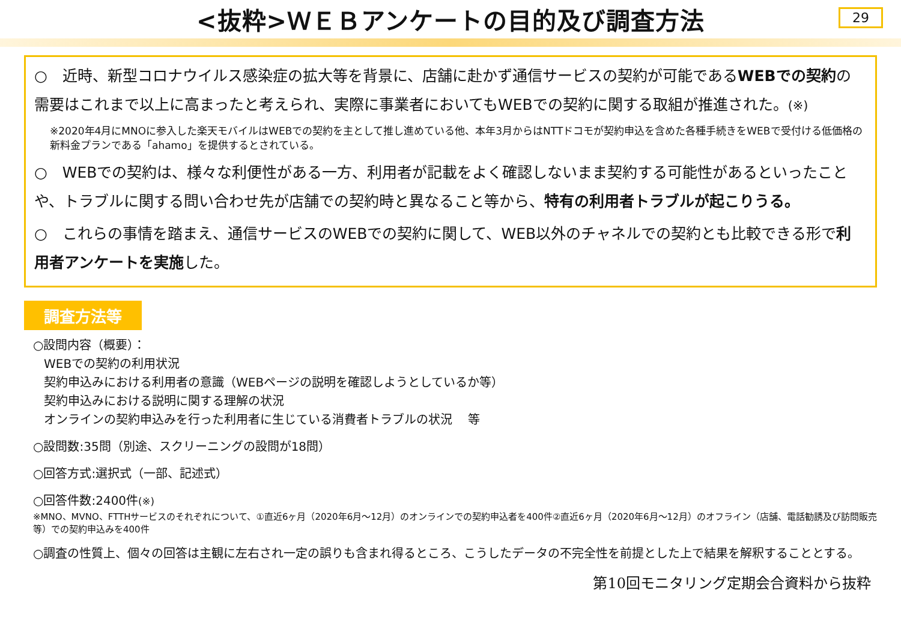<抜粋>ＷＥＢアンケートの目的及び調査方法
29
○　近時、新型コロナウイルス感染症の拡大等を背景に、店舗に赴かず通信サービスの契約が可能であるWEBでの契約の需要はこれまで以上に高まったと考えられ、実際に事業者においてもWEBでの契約に関する取組が推進された。(※)
※2020年4月にMNOに参入した楽天モバイルはWEBでの契約を主として推し進めている他、本年3月からはNTTドコモが契約申込を含めた各種手続きをWEBで受付ける低価格の新料金プランである「ahamo」を提供するとされている。
○　WEBでの契約は、様々な利便性がある一方、利用者が記載をよく確認しないまま契約する可能性があるといったことや、トラブルに関する問い合わせ先が店舗での契約時と異なること等から、特有の利用者トラブルが起こりうる。
○　これらの事情を踏まえ、通信サービスのWEBでの契約に関して、WEB以外のチャネルでの契約とも比較できる形で利用者アンケートを実施した。
調査方法等
○設問内容（概要）：
WEBでの契約の利用状況
契約申込みにおける利用者の意識（WEBページの説明を確認しようとしているか等）
契約申込みにおける説明に関する理解の状況
オンラインの契約申込みを行った利用者に生じている消費者トラブルの状況　 等
○設問数:35問（別途、スクリーニングの設問が18問）
○回答方式:選択式（一部、記述式）
○回答件数:2400件(※)
※MNO、MVNO、FTTHサービスのそれぞれについて、①直近6ヶ月（2020年6月～12月）のオンラインでの契約申込者を400件②直近6ヶ月（2020年6月～12月）のオフライン（店舗、電話勧誘及び訪問販売等）での契約申込みを400件
○調査の性質上、個々の回答は主観に左右され一定の誤りも含まれ得るところ、こうしたデータの不完全性を前提とした上で結果を解釈することとする。
第10回モニタリング定期会合資料から抜粋